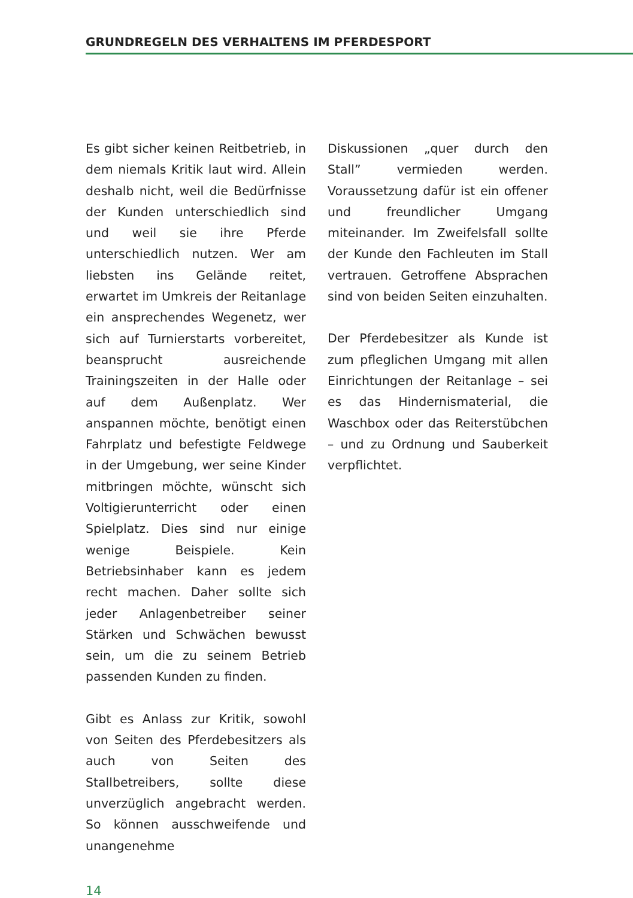GRUNDREGELN DES VERHALTENS IM PFERDESPORT
Es gibt sicher keinen Reitbetrieb, in dem niemals Kritik laut wird. Allein deshalb nicht, weil die Bedürfnisse der Kunden unterschiedlich sind und weil sie ihre Pferde unterschiedlich nutzen. Wer am liebsten ins Gelände reitet, erwartet im Umkreis der Reitanlage ein ansprechendes Wegenetz, wer sich auf Turnierstarts vorbereitet, beansprucht ausreichende Trainingszeiten in der Halle oder auf dem Außenplatz. Wer anspannen möchte, benötigt einen Fahrplatz und befestigte Feldwege in der Umgebung, wer seine Kinder mitbringen möchte, wünscht sich Voltigierunterricht oder einen Spielplatz. Dies sind nur einige wenige Beispiele. Kein Betriebsinhaber kann es jedem recht machen. Daher sollte sich jeder Anlagenbetreiber seiner Stärken und Schwächen bewusst sein, um die zu seinem Betrieb passenden Kunden zu finden.
Gibt es Anlass zur Kritik, sowohl von Seiten des Pferdebesitzers als auch von Seiten des Stallbetreibers, sollte diese unverzüglich angebracht werden. So können ausschweifende und unangenehme
Diskussionen „quer durch den Stall” vermieden werden. Voraussetzung dafür ist ein offener und freundlicher Umgang miteinander. Im Zweifelsfall sollte der Kunde den Fachleuten im Stall vertrauen. Getroffene Absprachen sind von beiden Seiten einzuhalten.
Der Pferdebesitzer als Kunde ist zum pfleglichen Umgang mit allen Einrichtungen der Reitanlage – sei es das Hindernismaterial, die Waschbox oder das Reiterstübchen – und zu Ordnung und Sauberkeit verpflichtet.
14